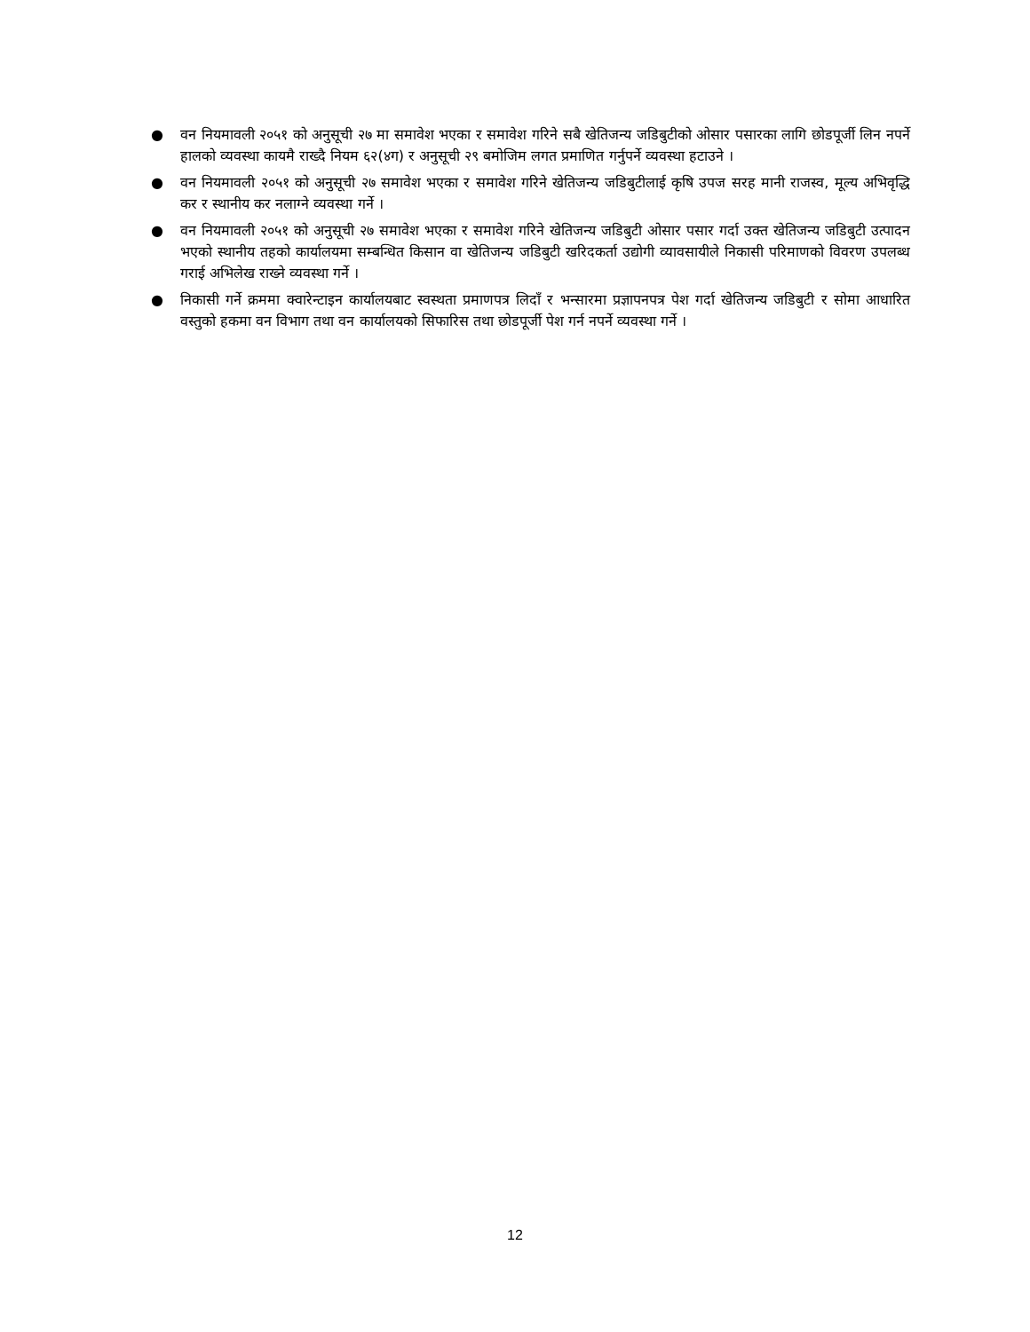● वन नियमावली २०५१ को अनुसूची २७ मा समावेश भएका र समावेश गरिने सबै खेतिजन्य जडिबुटीको ओसार पसारका लागि छोडपूर्जी लिन नपर्ने हालको व्यवस्था कायमै राख्दै नियम ६२(४ग) र अनुसूची २९ बमोजिम लगत प्रमाणित गर्नुपर्ने व्यवस्था हटाउने ।
● वन नियमावली २०५१ को अनुसूची २७ समावेश भएका र समावेश गरिने खेतिजन्य जडिबुटीलाई कृषि उपज सरह मानी राजस्व, मूल्य अभिवृद्धि कर र स्थानीय कर नलाग्ने व्यवस्था गर्ने ।
● वन नियमावली २०५१ को अनुसूची २७ समावेश भएका र समावेश गरिने खेतिजन्य जडिबुटी ओसार पसार गर्दा उक्त खेतिजन्य जडिबुटी उत्पादन भएको स्थानीय तहको कार्यालयमा सम्बन्धित किसान वा खेतिजन्य जडिबुटी खरिदकर्ता उद्योगी व्यावसायीले निकासी परिमाणको विवरण उपलब्ध गराई अभिलेख राख्ने व्यवस्था गर्ने ।
● निकासी गर्ने क्रममा क्वारेन्टाइन कार्यालयबाट स्वस्थता प्रमाणपत्र लिदाँ र भन्सारमा प्रज्ञापनपत्र पेश गर्दा खेतिजन्य जडिबुटी र सोमा आधारित वस्तुको हकमा वन विभाग तथा वन कार्यालयको सिफारिस तथा छोडपूर्जी पेश गर्न नपर्ने व्यवस्था गर्ने ।
12